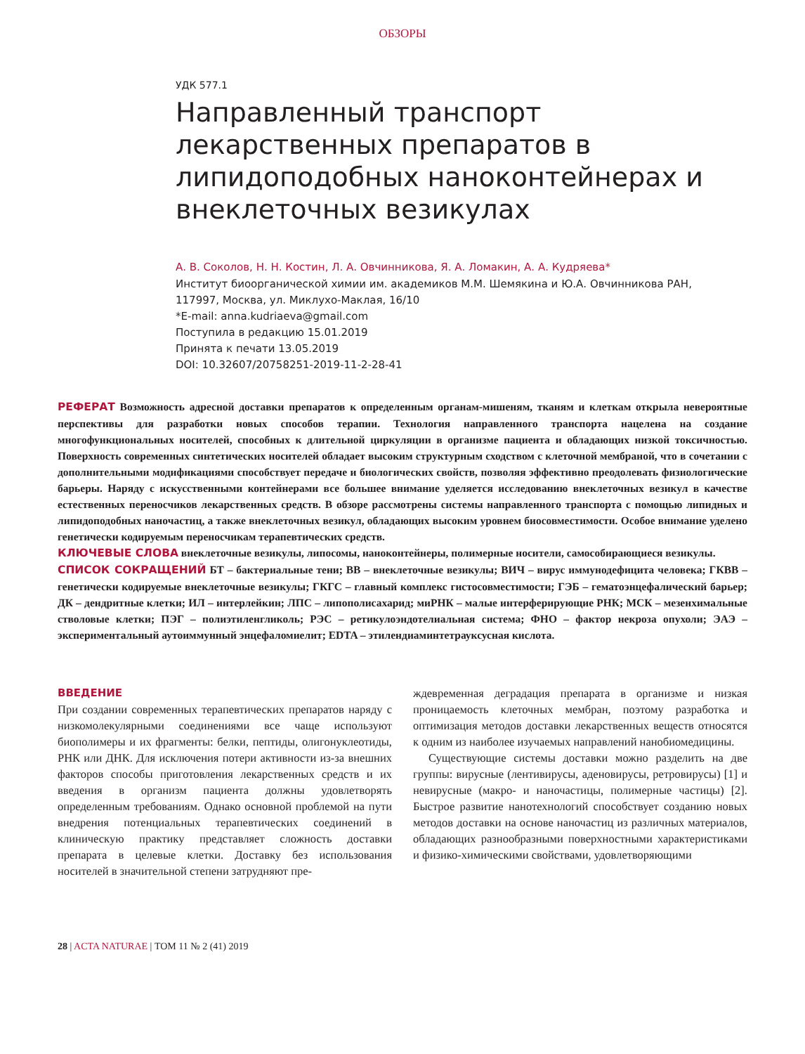ОБЗОРЫ
УДК 577.1
Направленный транспорт лекарственных препаратов в липидоподобных наноконтейнерах и внеклеточных везикулах
А. В. Соколов, Н. Н. Костин, Л. А. Овчинникова, Я. А. Ломакин, А. А. Кудряева*
Институт биоорганической химии им. академиков М.М. Шемякина и Ю.А. Овчинникова РАН,
117997, Москва, ул. Миклухо-Маклая, 16/10
*E-mail: anna.kudriaeva@gmail.com
Поступила в редакцию 15.01.2019
Принята к печати 13.05.2019
DOI: 10.32607/20758251-2019-11-2-28-41
РЕФЕРАТ Возможность адресной доставки препаратов к определенным органам-мишеням, тканям и клеткам открыла невероятные перспективы для разработки новых способов терапии. Технология направленного транспорта нацелена на создание многофункциональных носителей, способных к длительной циркуляции в организме пациента и обладающих низкой токсичностью. Поверхность современных синтетических носителей обладает высоким структурным сходством с клеточной мембраной, что в сочетании с дополнительными модификациями способствует передаче и биологических свойств, позволяя эффективно преодолевать физиологические барьеры. Наряду с искусственными контейнерами все большее внимание уделяется исследованию внеклеточных везикул в качестве естественных переносчиков лекарственных средств. В обзоре рассмотрены системы направленного транспорта с помощью липидных и липидоподобных наночастиц, а также внеклеточных везикул, обладающих высоким уровнем биосовместимости. Особое внимание уделено генетически кодируемым переносчикам терапевтических средств.
КЛЮЧЕВЫЕ СЛОВА внеклеточные везикулы, липосомы, наноконтейнеры, полимерные носители, самособирающиеся везикулы.
СПИСОК СОКРАЩЕНИЙ БТ – бактериальные тени; ВВ – внеклеточные везикулы; ВИЧ – вирус иммунодефицита человека; ГКВВ – генетически кодируемые внеклеточные везикулы; ГКГС – главный комплекс гистосовместимости; ГЭБ – гематоэнцефалический барьер; ДК – дендритные клетки; ИЛ – интерлейкин; ЛПС – липополисахарид; миРНК – малые интерферирующие РНК; МСК – мезенхимальные стволовые клетки; ПЭГ – полиэтиленгликоль; РЭС – ретикулоэндотелиальная система; ФНО – фактор некроза опухоли; ЭАЭ – экспериментальный аутоиммунный энцефаломиелит; EDTA – этилендиаминтетрауксусная кислота.
ВВЕДЕНИЕ
При создании современных терапевтических препаратов наряду с низкомолекулярными соединениями все чаще используют биополимеры и их фрагменты: белки, пептиды, олигонуклеотиды, РНК или ДНК. Для исключения потери активности из-за внешних факторов способы приготовления лекарственных средств и их введения в организм пациента должны удовлетворять определенным требованиям. Однако основной проблемой на пути внедрения потенциальных терапевтических соединений в клиническую практику представляет сложность доставки препарата в целевые клетки. Доставку без использования носителей в значительной степени затрудняют пре-
ждевременная деградация препарата в организме и низкая проницаемость клеточных мембран, поэтому разработка и оптимизация методов доставки лекарственных веществ относятся к одним из наиболее изучаемых направлений нанобиомедицины.
Существующие системы доставки можно разделить на две группы: вирусные (лентивирусы, аденовирусы, ретровирусы) [1] и невирусные (макро- и наночастицы, полимерные частицы) [2]. Быстрое развитие нанотехнологий способствует созданию новых методов доставки на основе наночастиц из различных материалов, обладающих разнообразными поверхностными характеристиками и физико-химическими свойствами, удовлетворяющими
28 | ACTA NATURAE | ТОМ 11 № 2 (41) 2019